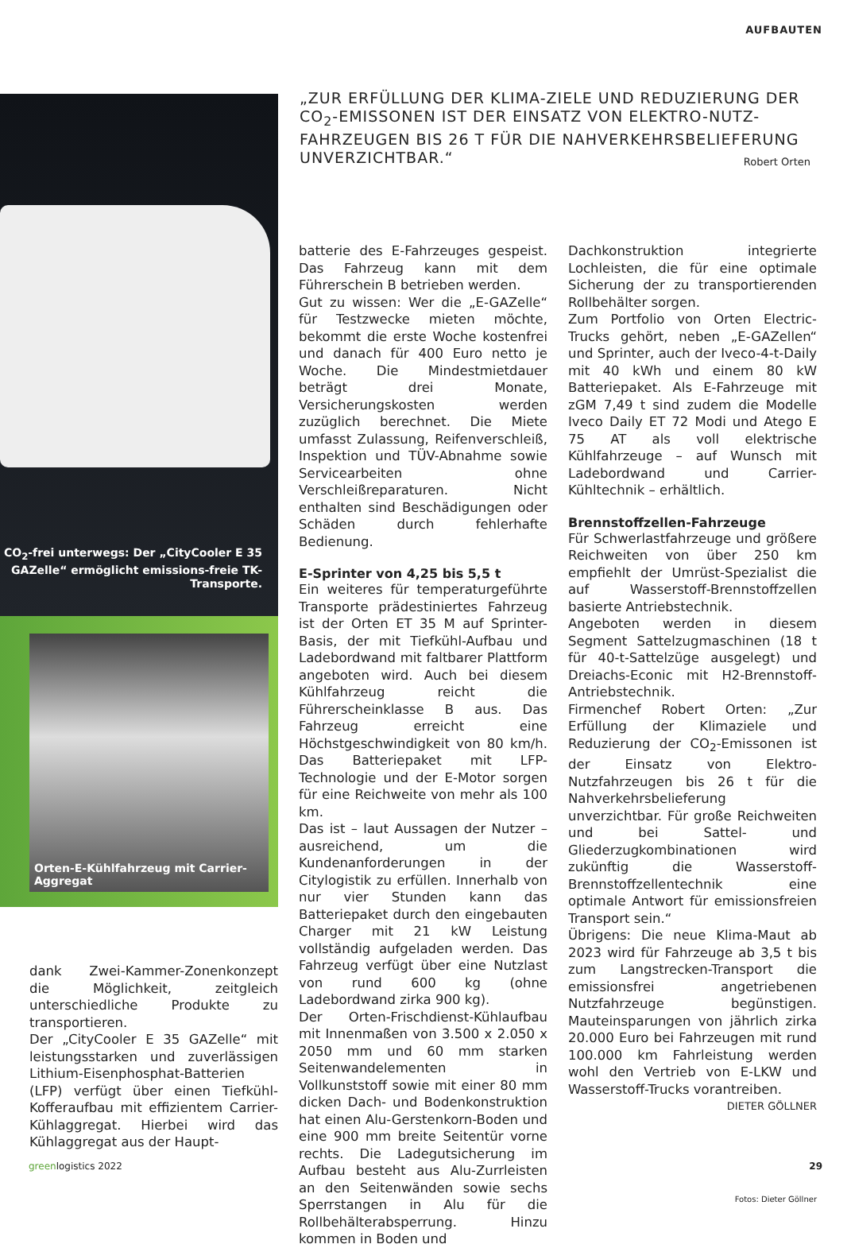AUFBAUTEN
„ZUR ERFÜLLUNG DER KLIMA-ZIELE UND REDUZIERUNG DER CO<sub>2</sub>-EMISSONEN IST DER EINSATZ VON ELEKTRO-NUTZ-FAHRZEUGEN BIS 26 T FÜR DIE NAHVERKEHRSBELIEFERUNG UNVERZICHTBAR.“
Robert Orten
CO<sub>2</sub>-frei unterwegs: Der „CityCooler E 35 GAZelle“ ermöglicht emissions-freie TK-Transporte.
Orten-E-Kühlfahrzeug mit Carrier-Aggregat
dank Zwei-Kammer-Zonenkonzept die Möglichkeit, zeitgleich unterschiedliche Produkte zu transportieren.
Der „CityCooler E 35 GAZelle“ mit leistungsstarken und zuverlässigen Lithium-Eisenphosphat-Batterien (LFP) verfügt über einen Tiefkühl-Kofferaufbau mit effizientem Carrier-Kühlaggregat. Hierbei wird das Kühlaggregat aus der Haupt-
batterie des E-Fahrzeuges gespeist. Das Fahrzeug kann mit dem Führerschein B betrieben werden.
Gut zu wissen: Wer die „E-GAZelle“ für Testzwecke mieten möchte, bekommt die erste Woche kostenfrei und danach für 400 Euro netto je Woche. Die Mindestmietdauer beträgt drei Monate, Versicherungskosten werden zuzüglich berechnet. Die Miete umfasst Zulassung, Reifenverschleiß, Inspektion und TÜV-Abnahme sowie Servicearbeiten ohne Verschleißreparaturen. Nicht enthalten sind Beschädigungen oder Schäden durch fehlerhafte Bedienung.
E-Sprinter von 4,25 bis 5,5 t
Ein weiteres für temperaturgeführte Transporte prädestiniertes Fahrzeug ist der Orten ET 35 M auf Sprinter-Basis, der mit Tiefkühl-Aufbau und Ladebordwand mit faltbarer Plattform angeboten wird. Auch bei diesem Kühlfahrzeug reicht die Führerscheinklasse B aus. Das Fahrzeug erreicht eine Höchstgeschwindigkeit von 80 km/h. Das Batteriepaket mit LFP-Technologie und der E-Motor sorgen für eine Reichweite von mehr als 100 km.
Das ist – laut Aussagen der Nutzer – ausreichend, um die Kundenanforderungen in der Citylogistik zu erfüllen. Innerhalb von nur vier Stunden kann das Batteriepaket durch den eingebauten Charger mit 21 kW Leistung vollständig aufgeladen werden. Das Fahrzeug verfügt über eine Nutzlast von rund 600 kg (ohne Ladebordwand zirka 900 kg).
Der Orten-Frischdienst-Kühlaufbau mit Innenmaßen von 3.500 x 2.050 x 2050 mm und 60 mm starken Seitenwandelementen in Vollkunststoff sowie mit einer 80 mm dicken Dach- und Bodenkonstruktion hat einen Alu-Gerstenkorn-Boden und eine 900 mm breite Seitentür vorne rechts. Die Ladegutsicherung im Aufbau besteht aus Alu-Zurrleisten an den Seitenwänden sowie sechs Sperrstangen in Alu für die Rollbehälterabsperrung. Hinzu kommen in Boden und
Dachkonstruktion integrierte Lochleisten, die für eine optimale Sicherung der zu transportierenden Rollbehälter sorgen.
Zum Portfolio von Orten Electric-Trucks gehört, neben „E-GAZellen“ und Sprinter, auch der Iveco-4-t-Daily mit 40 kWh und einem 80 kW Batteriepaket. Als E-Fahrzeuge mit zGM 7,49 t sind zudem die Modelle Iveco Daily ET 72 Modi und Atego E 75 AT als voll elektrische Kühlfahrzeuge – auf Wunsch mit Ladebordwand und Carrier-Kühltechnik – erhältlich.
Brennstoffzellen-Fahrzeuge
Für Schwerlastfahrzeuge und größere Reichweiten von über 250 km empfiehlt der Umrüst-Spezialist die auf Wasserstoff-Brennstoffzellen basierte Antriebstechnik.
Angeboten werden in diesem Segment Sattelzugmaschinen (18 t für 40-t-Sattelzüge ausgelegt) und Dreiachs-Econic mit H2-Brennstoff-Antriebstechnik.
Firmenchef Robert Orten: „Zur Erfüllung der Klimaziele und Reduzierung der CO<sub>2</sub>-Emissonen ist der Einsatz von Elektro-Nutzfahrzeugen bis 26 t für die Nahverkehrsbelieferung unverzichtbar. Für große Reichweiten und bei Sattel- und Gliederzugkombinationen wird zukünftig die Wasserstoff-Brennstoffzellentechnik eine optimale Antwort für emissionsfreien Transport sein.“
Übrigens: Die neue Klima-Maut ab 2023 wird für Fahrzeuge ab 3,5 t bis zum Langstrecken-Transport die emissionsfrei angetriebenen Nutzfahrzeuge begünstigen. Mauteinsparungen von jährlich zirka 20.000 Euro bei Fahrzeugen mit rund 100.000 km Fahrleistung werden wohl den Vertrieb von E-LKW und Wasserstoff-Trucks vorantreiben.
DIETER GÖLLNER
Fotos: Dieter Göllner
greenlogistics 2022 29